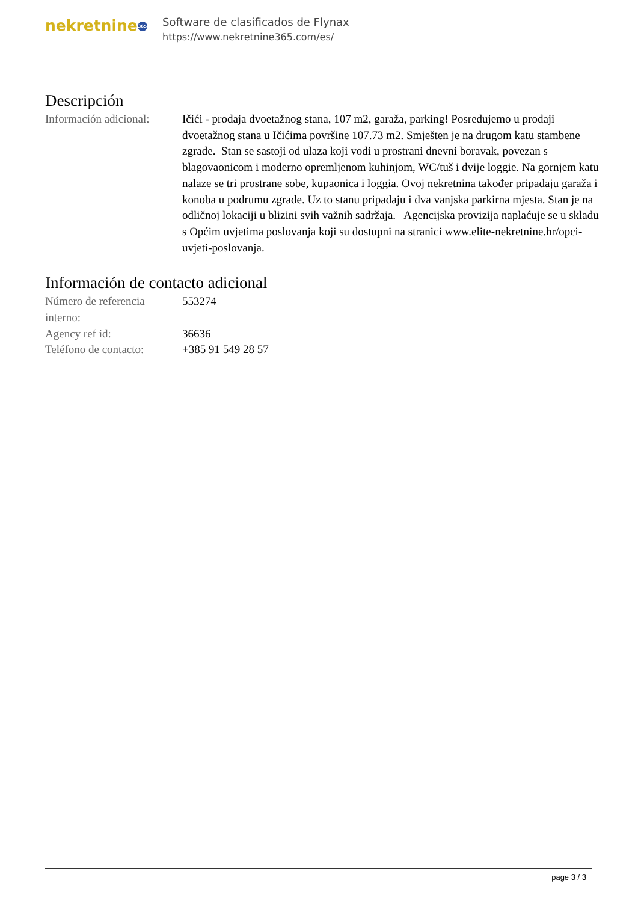nekretnine 365
Software de clasificados de Flynax
https://www.nekretnine365.com/es/
Descripción
| Información adicional: | Ičići - prodaja dvoetažnog stana, 107 m2, garaža, parking! Posredujemo u prodaji dvoetažnog stana u Ičićima površine 107.73 m2. Smješten je na drugom katu stambene zgrade. Stan se sastoji od ulaza koji vodi u prostrani dnevni boravak, povezan s blagovaonicom i moderno opremljenom kuhinjom, WC/tuš i dvije loggie. Na gornjem katu nalaze se tri prostrane sobe, kupaonica i loggia. Ovoj nekretnina također pripadaju garaža i konoba u podrumu zgrade. Uz to stanu pripadaju i dva vanjska parkirna mjesta. Stan je na odličnoj lokaciji u blizini svih važnih sadržaja. Agencijska provizija naplaćuje se u skladu s Općim uvjetima poslovanja koji su dostupni na stranici www.elite-nekretnine.hr/opci-uvjeti-poslovanja. |
Información de contacto adicional
| Número de referencia interno: | 553274 |
| Agency ref id: | 36636 |
| Teléfono de contacto: | +385 91 549 28 57 |
page 3 / 3